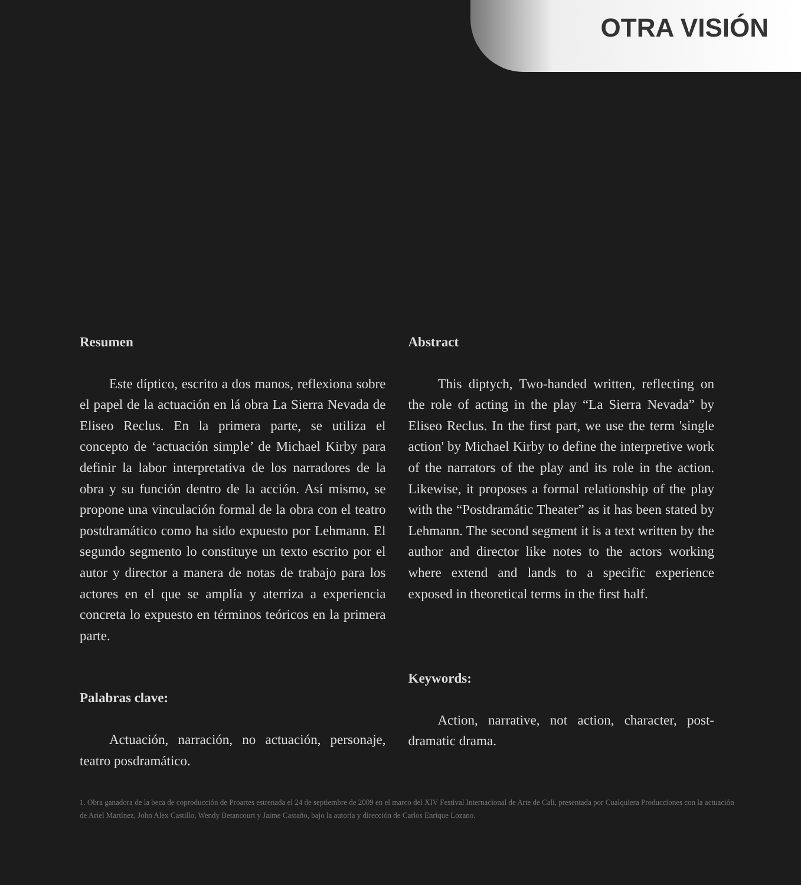OTRA VISIÓN
Resumen
Este díptico, escrito a dos manos, reflexiona sobre el papel de la actuación en lá obra La Sierra Nevada de Eliseo Reclus. En la primera parte, se utiliza el concepto de ‘actuación simple’ de Michael Kirby para definir la labor interpretativa de los narradores de la obra y su función dentro de la acción. Así mismo, se propone una vinculación formal de la obra con el teatro postdramático como ha sido expuesto por Lehmann. El segundo segmento lo constituye un texto escrito por el autor y director a manera de notas de trabajo para los actores en el que se amplía y aterriza a experiencia concreta lo expuesto en términos teóricos en la primera parte.
Palabras clave:
Actuación, narración, no actuación, personaje, teatro posdramático.
Abstract
This diptych, Two-handed written, reflecting on the role of acting in the play “La Sierra Nevada” by Eliseo Reclus. In the first part, we use the term 'single action' by Michael Kirby to define the interpretive work of the narrators of the play and its role in the action. Likewise, it proposes a formal relationship of the play with the “Postdramátic Theater” as it has been stated by Lehmann. The second segment it is a text written by the author and director like notes to the actors working where extend and lands to a specific experience exposed in theoretical terms in the first half.
Keywords:
Action, narrative, not action, character, post-dramatic drama.
1. Obra ganadora de la beca de coproducción de Proartes estrenada el 24 de septiembre de 2009 en el marco del XIV Festival Internacional de Arte de Cali, presentada por Cualquiera Producciones con la actuación de Ariel Martínez, John Alex Castillo, Wendy Betancourt y Jaime Castaño, bajo la autoría y dirección de Carlos Enrique Lozano.